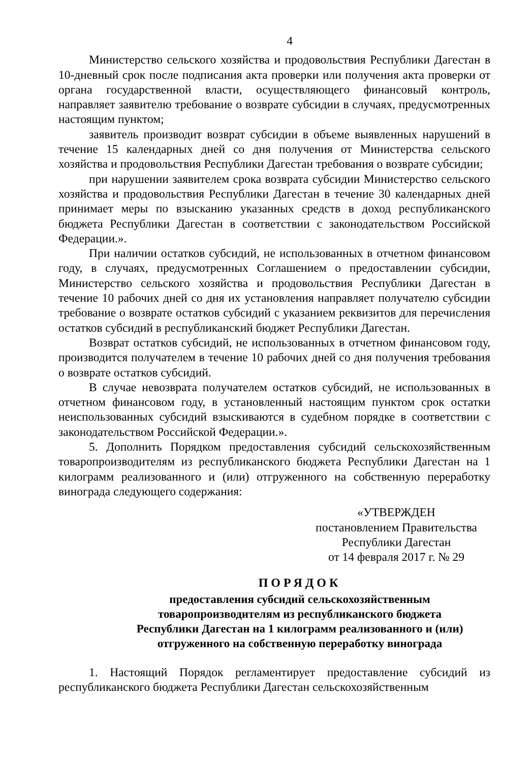4
Министерство сельского хозяйства и продовольствия Республики Дагестан в 10-дневный срок после подписания акта проверки или получения акта проверки от органа государственной власти, осуществляющего финансовый контроль, направляет заявителю требование о возврате субсидии в случаях, предусмотренных настоящим пунктом;
заявитель производит возврат субсидии в объеме выявленных нарушений в течение 15 календарных дней со дня получения от Министерства сельского хозяйства и продовольствия Республики Дагестан требования о возврате субсидии;
при нарушении заявителем срока возврата субсидии Министерство сельского хозяйства и продовольствия Республики Дагестан в течение 30 календарных дней принимает меры по взысканию указанных средств в доход республиканского бюджета Республики Дагестан в соответствии с законодательством Российской Федерации.».
При наличии остатков субсидий, не использованных в отчетном финансовом году, в случаях, предусмотренных Соглашением о предоставлении субсидии, Министерство сельского хозяйства и продовольствия Республики Дагестан в течение 10 рабочих дней со дня их установления направляет получателю субсидии требование о возврате остатков субсидий с указанием реквизитов для перечисления остатков субсидий в республиканский бюджет Республики Дагестан.
Возврат остатков субсидий, не использованных в отчетном финансовом году, производится получателем в течение 10 рабочих дней со дня получения требования о возврате остатков субсидий.
В случае невозврата получателем остатков субсидий, не использованных в отчетном финансовом году, в установленный настоящим пунктом срок остатки неиспользованных субсидий взыскиваются в судебном порядке в соответствии с законодательством Российской Федерации.».
5. Дополнить Порядком предоставления субсидий сельскохозяйственным товаропроизводителям из республиканского бюджета Республики Дагестан на 1 килограмм реализованного и (или) отгруженного на собственную переработку винограда следующего содержания:
«УТВЕРЖДЕН
постановлением Правительства
Республики Дагестан
от 14 февраля 2017 г. № 29
ПОРЯДОК
предоставления субсидий сельскохозяйственным
товаропроизводителям из республиканского бюджета
Республики Дагестан на 1 килограмм реализованного и (или)
отгруженного на собственную переработку винограда
1. Настоящий Порядок регламентирует предоставление субсидий из республиканского бюджета Республики Дагестан сельскохозяйственным